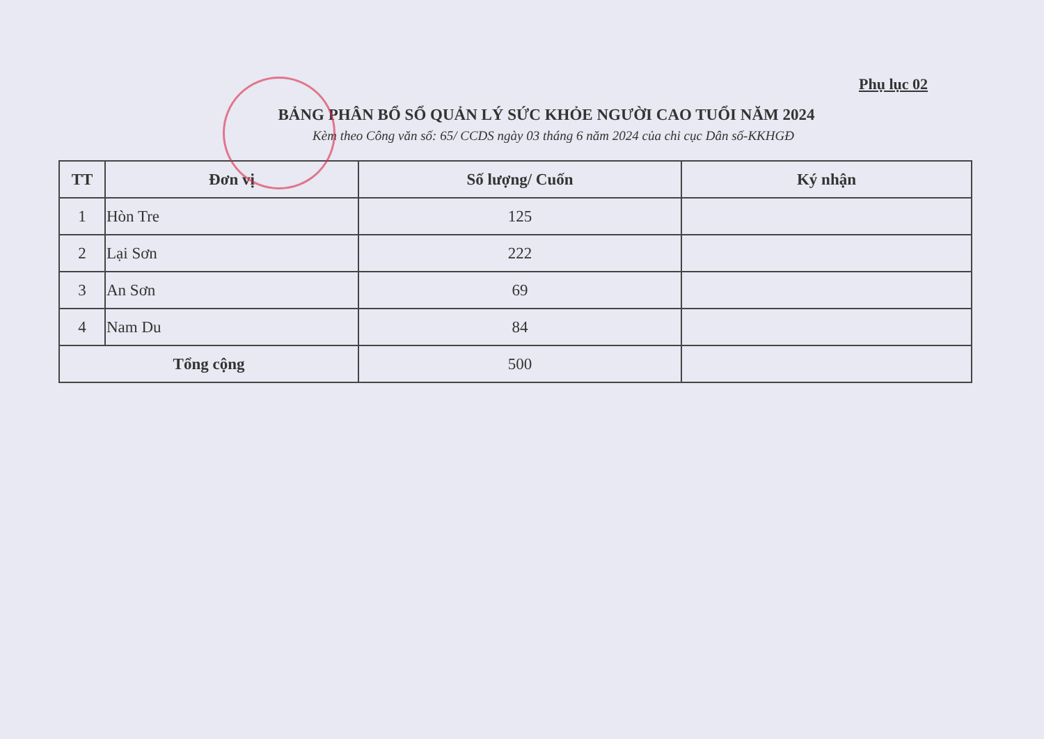Phụ lục 02
BẢNG PHÂN BỔ SỔ QUẢN LÝ SỨC KHỎE NGƯỜI CAO TUỔI NĂM 2024
Kèm theo Công văn số: 65/ CCDS ngày 03 tháng 6 năm 2024 của chi cục Dân số-KKHGĐ
| TT | Đơn vị | Số lượng/ Cuốn | Ký nhận |
| --- | --- | --- | --- |
| 1 | Hòn Tre | 125 | |
| 2 | Lại Sơn | 222 | |
| 3 | An Sơn | 69 | |
| 4 | Nam Du | 84 | |
| Tổng cộng | | 500 | |